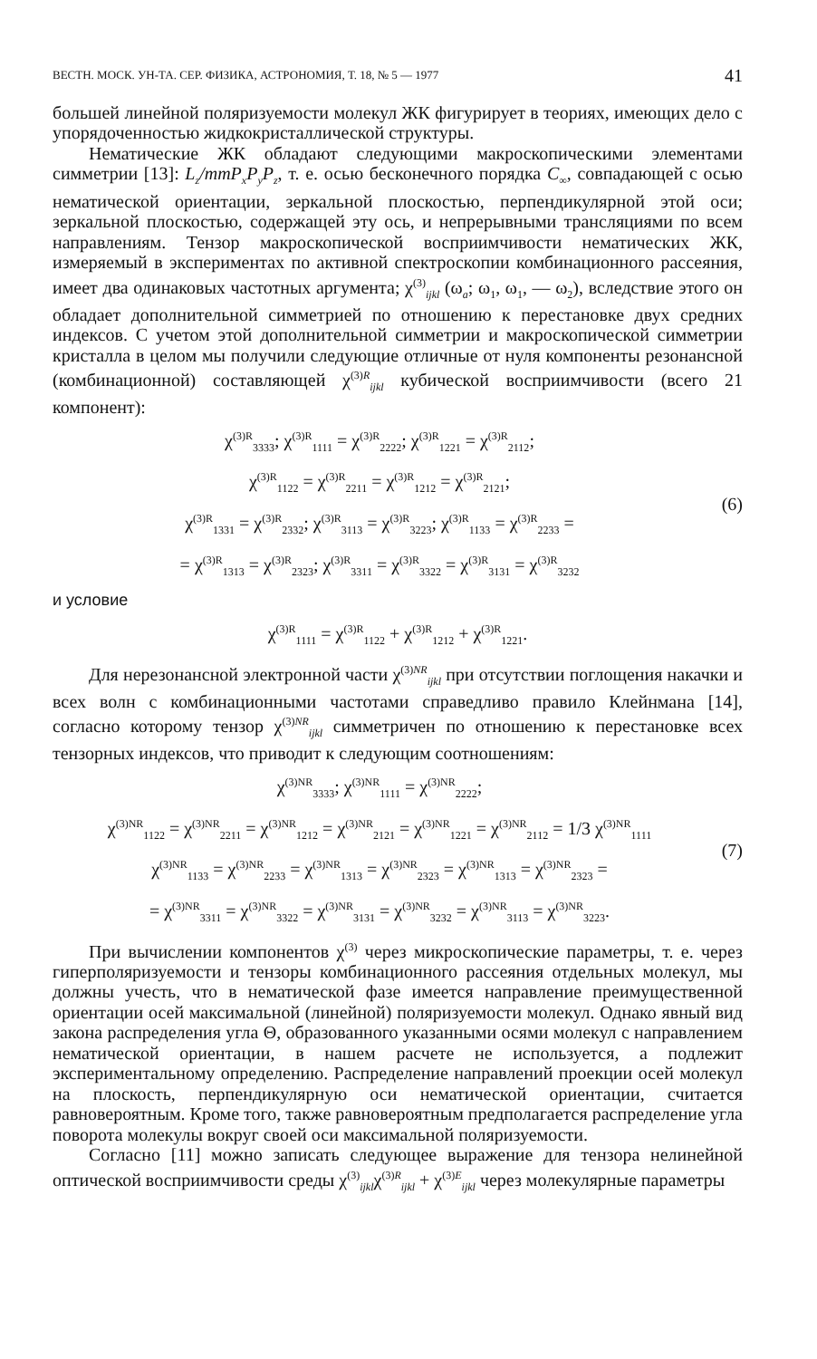ВЕСТН. МОСК. УН-ТА. СЕР. ФИЗИКА, АСТРОНОМИЯ, Т. 18, № 5 — 1977 41
большей линейной поляризуемости молекул ЖК фигурирует в теориях, имеющих дело с упорядоченностью жидкокристаллической структуры.
Нематические ЖК обладают следующими макроскопическими элементами симметрии [13]: L<sub>z</sub>/mmP<sub>x</sub>P<sub>y</sub>P<sub>z</sub>, т. е. осью бесконечного порядка C<sub>∞</sub>, совпадающей с осью нематической ориентации, зеркальной плоскостью, перпендикулярной этой оси; зеркальной плоскостью, содержащей эту ось, и непрерывными трансляциями по всем направлениям. Тензор макроскопической восприимчивости нематических ЖК, измеряемый в экспериментах по активной спектроскопии комбинационного рассеяния, имеет два одинаковых частотных аргумента; χ<sup>(3)</sup><sub>ijkl</sub> (ω<sub>a</sub>; ω<sub>1</sub>, ω<sub>1</sub>, — ω<sub>2</sub>), вследствие этого он обладает дополнительной симметрией по отношению к перестановке двух средних индексов. С учетом этой дополнительной симметрии и макроскопической симметрии кристалла в целом мы получили следующие отличные от нуля компоненты резонансной (комбинационной) составляющей χ<sup>(3)R</sup><sub>ijkl</sub> кубической восприимчивости (всего 21 компонент):
χ<sup>(3)R</sup><sub>3333</sub>; χ<sup>(3)R</sup><sub>1111</sub> = χ<sup>(3)R</sup><sub>2222</sub>; χ<sup>(3)R</sup><sub>1221</sub> = χ<sup>(3)R</sup><sub>2112</sub>;
χ<sup>(3)R</sup><sub>1122</sub> = χ<sup>(3)R</sup><sub>2211</sub> = χ<sup>(3)R</sup><sub>1212</sub> = χ<sup>(3)R</sup><sub>2121</sub>;
χ<sup>(3)R</sup><sub>1331</sub> = χ<sup>(3)R</sup><sub>2332</sub>; χ<sup>(3)R</sup><sub>3113</sub> = χ<sup>(3)R</sup><sub>3223</sub>; χ<sup>(3)R</sup><sub>1133</sub> = χ<sup>(3)R</sup><sub>2233</sub> =
= χ<sup>(3)R</sup><sub>1313</sub> = χ<sup>(3)R</sup><sub>2323</sub>; χ<sup>(3)R</sup><sub>3311</sub> = χ<sup>(3)R</sup><sub>3322</sub> = χ<sup>(3)R</sup><sub>3131</sub> = χ<sup>(3)R</sup><sub>3232</sub>
(6)
и условие
χ<sup>(3)R</sup><sub>1111</sub> = χ<sup>(3)R</sup><sub>1122</sub> + χ<sup>(3)R</sup><sub>1212</sub> + χ<sup>(3)R</sup><sub>1221</sub>.
Для нерезонансной электронной части χ<sup>(3)NR</sup><sub>ijkl</sub> при отсутствии поглощения накачки и всех волн с комбинационными частотами справедливо правило Клейнмана [14], согласно которому тензор χ<sup>(3)NR</sup><sub>ijkl</sub> симметричен по отношению к перестановке всех тензорных индексов, что приводит к следующим соотношениям:
χ<sup>(3)NR</sup><sub>3333</sub>; χ<sup>(3)NR</sup><sub>1111</sub> = χ<sup>(3)NR</sup><sub>2222</sub>;
χ<sup>(3)NR</sup><sub>1122</sub> = χ<sup>(3)NR</sup><sub>2211</sub> = χ<sup>(3)NR</sup><sub>1212</sub> = χ<sup>(3)NR</sup><sub>2121</sub> = χ<sup>(3)NR</sup><sub>1221</sub> = χ<sup>(3)NR</sup><sub>2112</sub> = 1/3 χ<sup>(3)NR</sup><sub>1111</sub>
χ<sup>(3)NR</sup><sub>1133</sub> = χ<sup>(3)NR</sup><sub>2233</sub> = χ<sup>(3)NR</sup><sub>1313</sub> = χ<sup>(3)NR</sup><sub>2323</sub> = χ<sup>(3)NR</sup><sub>1313</sub> = χ<sup>(3)NR</sup><sub>2323</sub> =
= χ<sup>(3)NR</sup><sub>3311</sub> = χ<sup>(3)NR</sup><sub>3322</sub> = χ<sup>(3)NR</sup><sub>3131</sub> = χ<sup>(3)NR</sup><sub>3232</sub> = χ<sup>(3)NR</sup><sub>3113</sub> = χ<sup>(3)NR</sup><sub>3223</sub>.
(7)
При вычислении компонентов χ<sup>(3)</sup> через микроскопические параметры, т. е. через гиперполяризуемости и тензоры комбинационного рассеяния отдельных молекул, мы должны учесть, что в нематической фазе имеется направление преимущественной ориентации осей максимальной (линейной) поляризуемости молекул. Однако явный вид закона распределения угла Θ, образованного указанными осями молекул с направлением нематической ориентации, в нашем расчете не используется, а подлежит экспериментальному определению. Распределение направлений проекции осей молекул на плоскость, перпендикулярную оси нематической ориентации, считается равновероятным. Кроме того, также равновероятным предполагается распределение угла поворота молекулы вокруг своей оси максимальной поляризуемости.
Согласно [11] можно записать следующее выражение для тензора нелинейной оптической восприимчивости среды χ<sup>(3)</sup><sub>ijkl</sub>χ<sup>(3)R</sup><sub>ijkl</sub> + χ<sup>(3)E</sup><sub>ijkl</sub> через молекулярные параметры